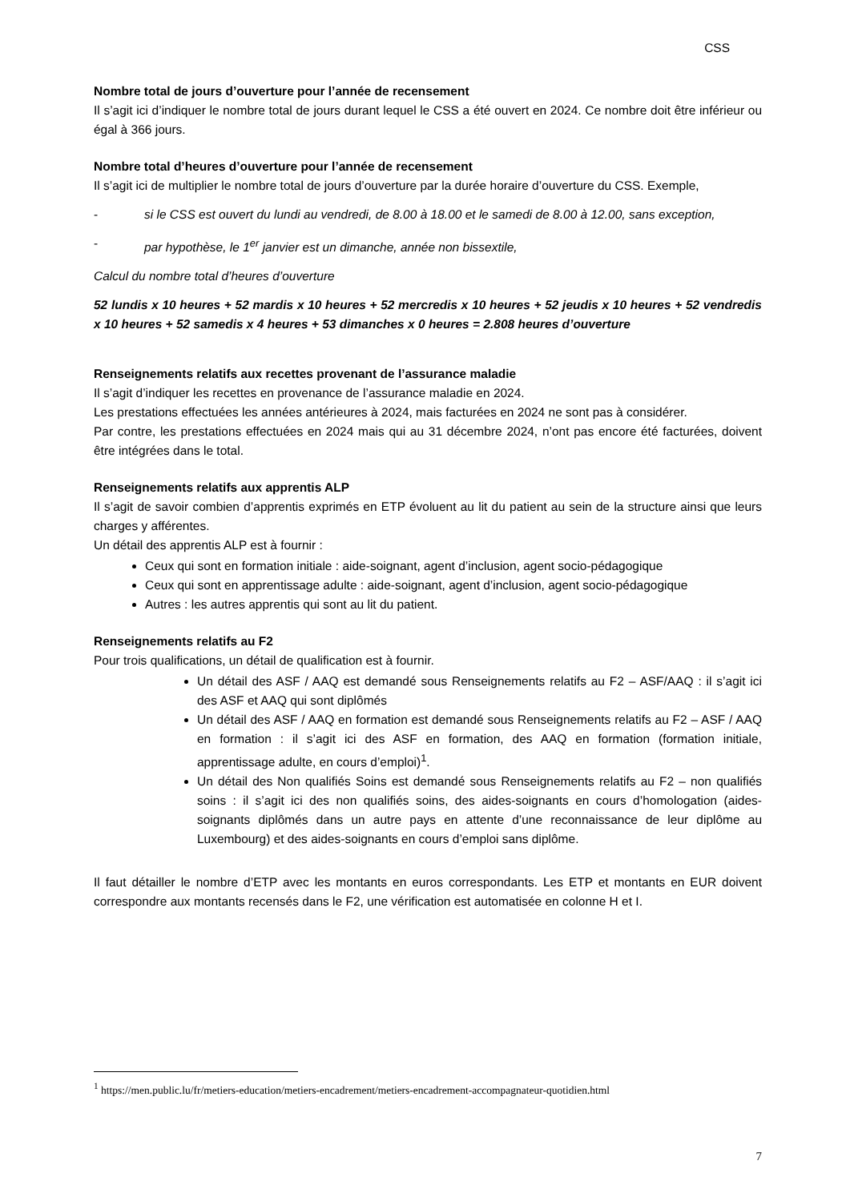CSS
Nombre total de jours d’ouverture pour l’année de recensement
Il s’agit ici d’indiquer le nombre total de jours durant lequel le CSS a été ouvert en 2024. Ce nombre doit être inférieur ou égal à 366 jours.
Nombre total d’heures d’ouverture pour l’année de recensement
Il s’agit ici de multiplier le nombre total de jours d’ouverture par la durée horaire d’ouverture du CSS. Exemple,
- si le CSS est ouvert du lundi au vendredi, de 8.00 à 18.00 et le samedi de 8.00 à 12.00, sans exception,
- par hypothèse, le 1<sup>er</sup> janvier est un dimanche, année non bissextile,
Calcul du nombre total d’heures d’ouverture
52 lundis x 10 heures + 52 mardis x 10 heures + 52 mercredis x 10 heures + 52 jeudis x 10 heures + 52 vendredis x 10 heures + 52 samedis x 4 heures + 53 dimanches x 0 heures = 2.808 heures d’ouverture
Renseignements relatifs aux recettes provenant de l’assurance maladie
Il s’agit d’indiquer les recettes en provenance de l’assurance maladie en 2024.
Les prestations effectuées les années antérieures à 2024, mais facturées en 2024 ne sont pas à considérer.
Par contre, les prestations effectuées en 2024 mais qui au 31 décembre 2024, n’ont pas encore été facturées, doivent être intégrées dans le total.
Renseignements relatifs aux apprentis ALP
Il s’agit de savoir combien d’apprentis exprimés en ETP évoluent au lit du patient au sein de la structure ainsi que leurs charges y afférentes.
Un détail des apprentis ALP est à fournir :
Ceux qui sont en formation initiale : aide-soignant, agent d’inclusion, agent socio-pédagogique
Ceux qui sont en apprentissage adulte : aide-soignant, agent d’inclusion, agent socio-pédagogique
Autres : les autres apprentis qui sont au lit du patient.
Renseignements relatifs au F2
Pour trois qualifications, un détail de qualification est à fournir.
Un détail des ASF / AAQ est demandé sous Renseignements relatifs au F2 – ASF/AAQ : il s’agit ici des ASF et AAQ qui sont diplômés
Un détail des ASF / AAQ en formation est demandé sous Renseignements relatifs au F2 – ASF / AAQ en formation : il s’agit ici des ASF en formation, des AAQ en formation (formation initiale, apprentissage adulte, en cours d’emploi)<sup>1</sup>.
Un détail des Non qualifiés Soins est demandé sous Renseignements relatifs au F2 – non qualifiés soins : il s’agit ici des non qualifiés soins, des aides-soignants en cours d’homologation (aides-soignants diplômés dans un autre pays en attente d’une reconnaissance de leur diplôme au Luxembourg) et des aides-soignants en cours d’emploi sans diplôme.
Il faut détailler le nombre d’ETP avec les montants en euros correspondants. Les ETP et montants en EUR doivent correspondre aux montants recensés dans le F2, une vérification est automatisée en colonne H et I.
<sup>1</sup> https://men.public.lu/fr/metiers-education/metiers-encadrement/metiers-encadrement-accompagnateur-quotidien.html
7